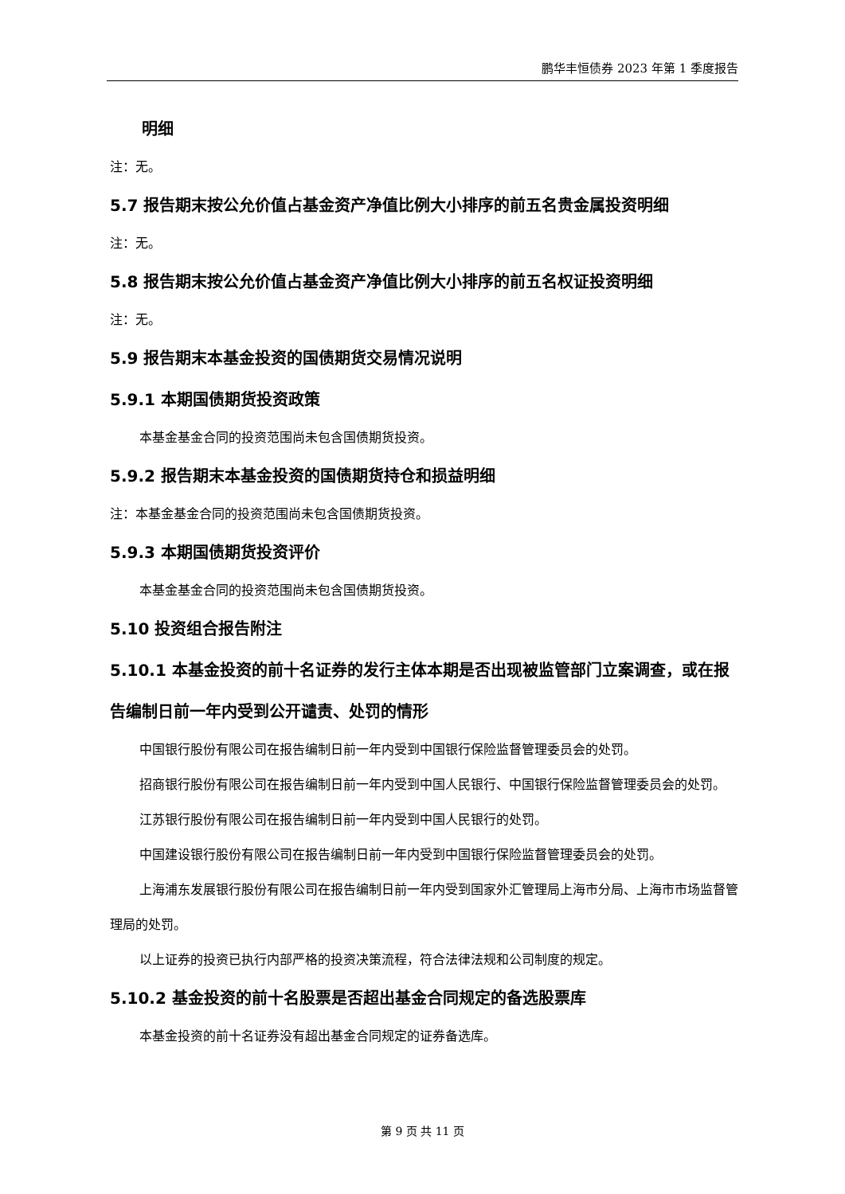鹏华丰恒债券 2023 年第 1 季度报告
明细
注：无。
5.7 报告期末按公允价值占基金资产净值比例大小排序的前五名贵金属投资明细
注：无。
5.8 报告期末按公允价值占基金资产净值比例大小排序的前五名权证投资明细
注：无。
5.9 报告期末本基金投资的国债期货交易情况说明
5.9.1 本期国债期货投资政策
本基金基金合同的投资范围尚未包含国债期货投资。
5.9.2 报告期末本基金投资的国债期货持仓和损益明细
注：本基金基金合同的投资范围尚未包含国债期货投资。
5.9.3 本期国债期货投资评价
本基金基金合同的投资范围尚未包含国债期货投资。
5.10 投资组合报告附注
5.10.1 本基金投资的前十名证券的发行主体本期是否出现被监管部门立案调查，或在报告编制日前一年内受到公开谴责、处罚的情形
中国银行股份有限公司在报告编制日前一年内受到中国银行保险监督管理委员会的处罚。
招商银行股份有限公司在报告编制日前一年内受到中国人民银行、中国银行保险监督管理委员会的处罚。
江苏银行股份有限公司在报告编制日前一年内受到中国人民银行的处罚。
中国建设银行股份有限公司在报告编制日前一年内受到中国银行保险监督管理委员会的处罚。
上海浦东发展银行股份有限公司在报告编制日前一年内受到国家外汇管理局上海市分局、上海市市场监督管理局的处罚。
以上证券的投资已执行内部严格的投资决策流程，符合法律法规和公司制度的规定。
5.10.2 基金投资的前十名股票是否超出基金合同规定的备选股票库
本基金投资的前十名证券没有超出基金合同规定的证券备选库。
第 9 页 共 11 页